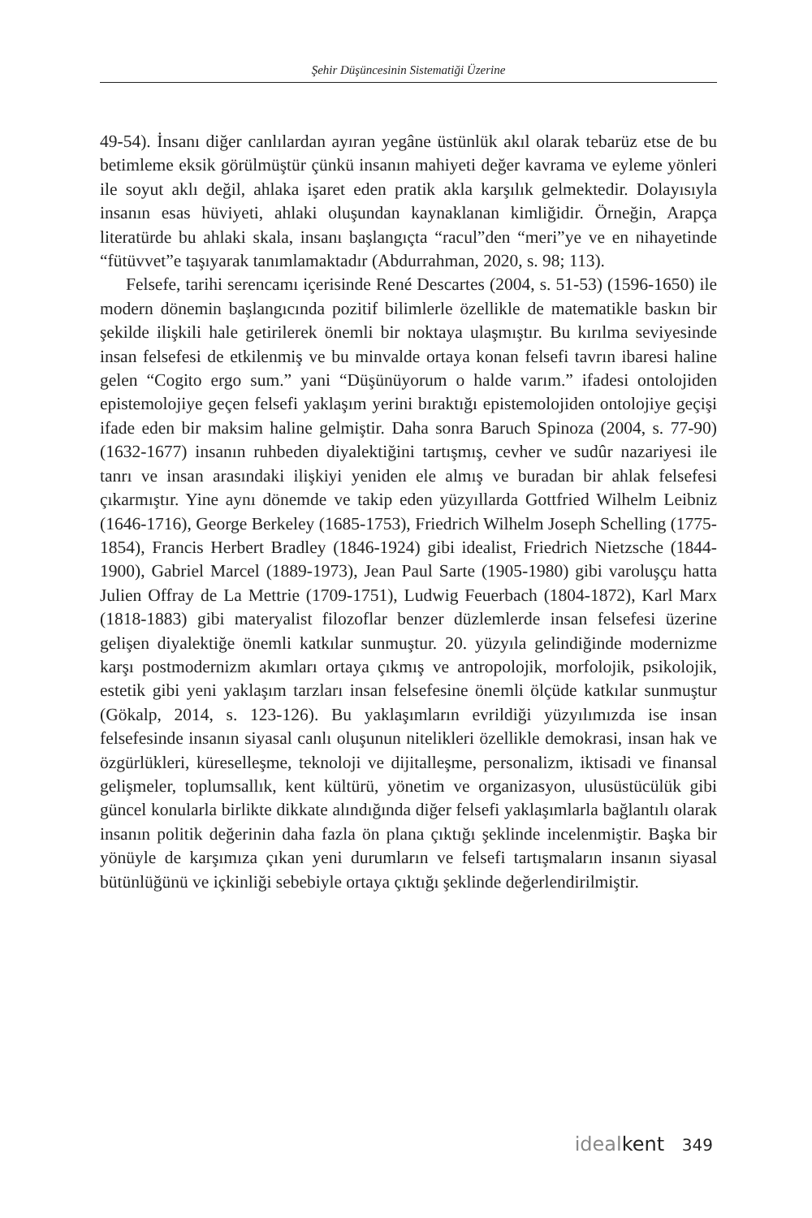Şehir Düşüncesinin Sistematiği Üzerine
49-54). İnsanı diğer canlılardan ayıran yegâne üstünlük akıl olarak tebarüz etse de bu betimleme eksik görülmüştür çünkü insanın mahiyeti değer kavrama ve eyleme yönleri ile soyut aklı değil, ahlaka işaret eden pratik akla karşılık gelmektedir. Dolayısıyla insanın esas hüviyeti, ahlaki oluşundan kaynaklanan kimliğidir. Örneğin, Arapça literatürde bu ahlaki skala, insanı başlangıçta “racul”den “meri”ye ve en nihayetinde “fütüvvet”e taşıyarak tanımlamaktadır (Abdurrahman, 2020, s. 98; 113).
Felsefe, tarihi serencamı içerisinde René Descartes (2004, s. 51-53) (1596-1650) ile modern dönemin başlangıcında pozitif bilimlerle özellikle de matematikle baskın bir şekilde ilişkili hale getirilerek önemli bir noktaya ulaşmıştır. Bu kırılma seviyesinde insan felsefesi de etkilenmiş ve bu minvalde ortaya konan felsefi tavrın ibaresi haline gelen “Cogito ergo sum.” yani “Düşünüyorum o halde varım.” ifadesi ontolojiden epistemolojiye geçen felsefi yaklaşım yerini bıraktığı epistemolojiden ontolojiye geçişi ifade eden bir maksim haline gelmiştir. Daha sonra Baruch Spinoza (2004, s. 77-90) (1632-1677) insanın ruhbeden diyalektiğini tartışmış, cevher ve sudûr nazariyesi ile tanrı ve insan arasındaki ilişkiyi yeniden ele almış ve buradan bir ahlak felsefesi çıkarmıştır. Yine aynı dönemde ve takip eden yüzyıllarda Gottfried Wilhelm Leibniz (1646-1716), George Berkeley (1685-1753), Friedrich Wilhelm Joseph Schelling (1775-1854), Francis Herbert Bradley (1846-1924) gibi idealist, Friedrich Nietzsche (1844-1900), Gabriel Marcel (1889-1973), Jean Paul Sarte (1905-1980) gibi varoluşçu hatta Julien Offray de La Mettrie (1709-1751), Ludwig Feuerbach (1804-1872), Karl Marx (1818-1883) gibi materyalist filozoflar benzer düzlemlerde insan felsefesi üzerine gelişen diyalektiğe önemli katkılar sunmuştur. 20. yüzyıla gelindiğinde modernizme karşı postmodernizm akımları ortaya çıkmış ve antropolojik, morfolojik, psikolojik, estetik gibi yeni yaklaşım tarzları insan felsefesine önemli ölçüde katkılar sunmuştur (Gökalp, 2014, s. 123-126). Bu yaklaşımların evrildiği yüzyılımızda ise insan felsefesinde insanın siyasal canlı oluşunun nitelikleri özellikle demokrasi, insan hak ve özgürlükleri, küreselleşme, teknoloji ve dijitalleşme, personalizm, iktisadi ve finansal gelişmeler, toplumsallık, kent kültürü, yönetim ve organizasyon, ulusüstücülük gibi güncel konularla birlikte dikkate alındığında diğer felsefi yaklaşımlarla bağlantılı olarak insanın politik değerinin daha fazla ön plana çıktığı şeklinde incelenmiştir. Başka bir yönüyle de karşımıza çıkan yeni durumların ve felsefi tartışmaların insanın siyasal bütünlüğünü ve içkinliği sebebiyle ortaya çıktığı şeklinde değerlendirilmiştir.
idealkent 349